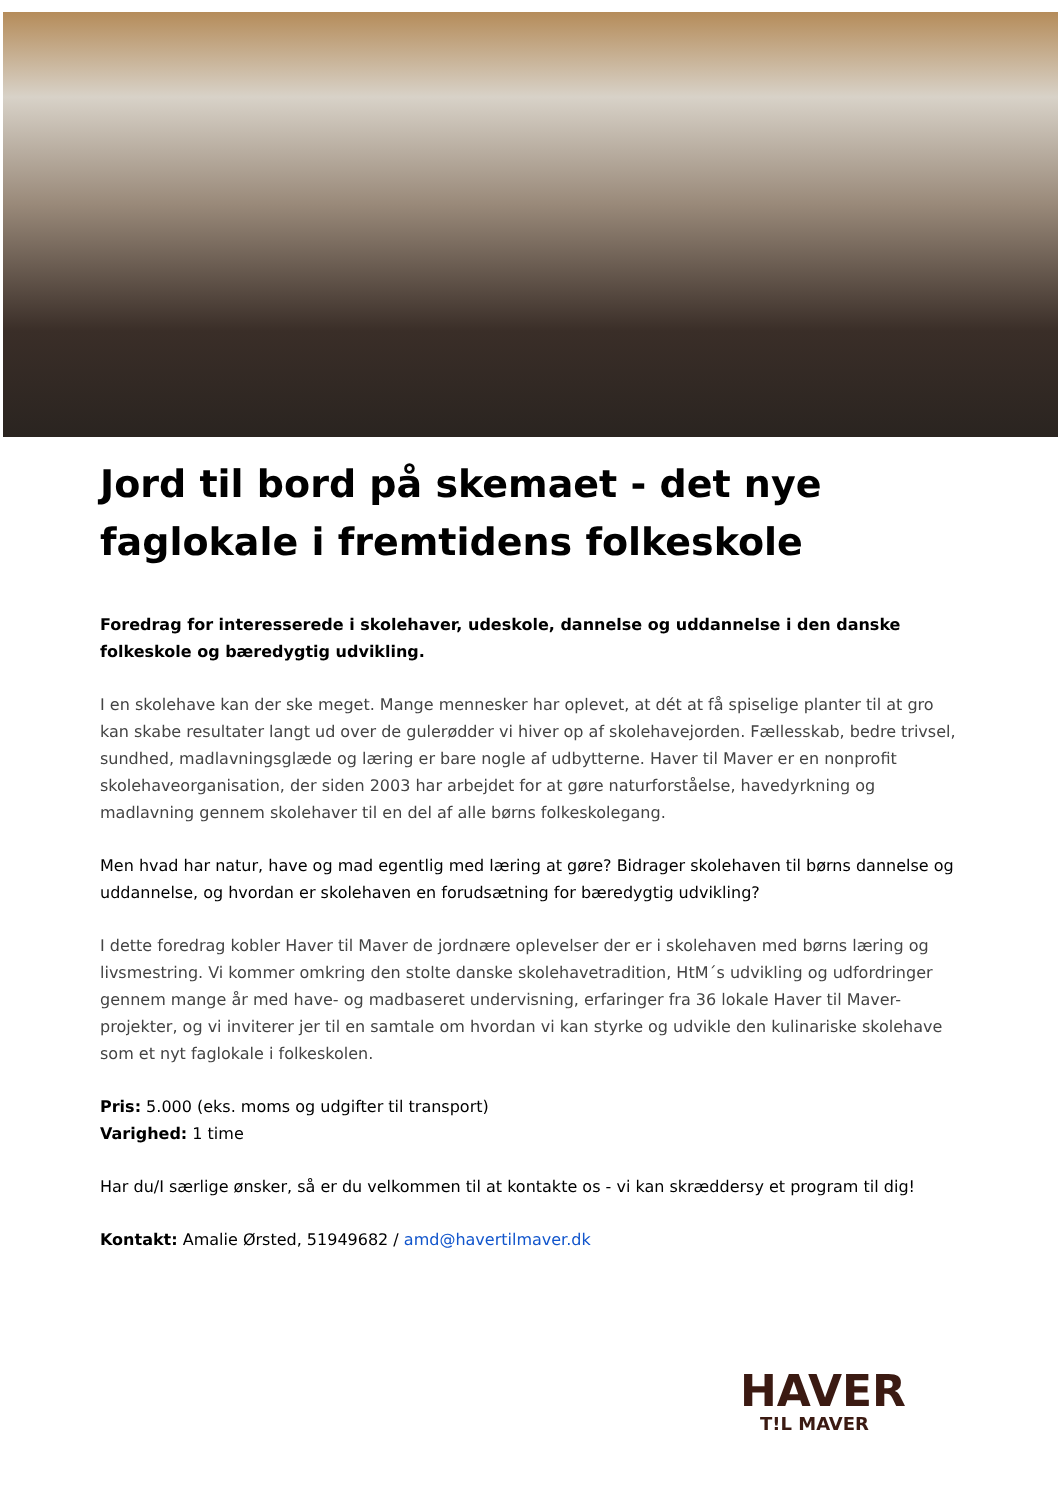Jord til bord på skemaet - det nye faglokale i fremtidens folkeskole
Foredrag for interesserede i skolehaver, udeskole, dannelse og uddannelse i den danske folkeskole og bæredygtig udvikling.
I en skolehave kan der ske meget. Mange mennesker har oplevet, at dét at få spiselige planter til at gro kan skabe resultater langt ud over de gulerødder vi hiver op af skolehavejorden. Fællesskab, bedre trivsel, sundhed, madlavningsglæde og læring er bare nogle af udbytterne. Haver til Maver er en nonprofit skolehaveorganisation, der siden 2003 har arbejdet for at gøre naturforståelse, havedyrkning og madlavning gennem skolehaver til en del af alle børns folkeskolegang.
Men hvad har natur, have og mad egentlig med læring at gøre? Bidrager skolehaven til børns dannelse og uddannelse, og hvordan er skolehaven en forudsætning for bæredygtig udvikling?
I dette foredrag kobler Haver til Maver de jordnære oplevelser der er i skolehaven med børns læring og livsmestring. Vi kommer omkring den stolte danske skolehavetradition, HtM´s udvikling og udfordringer gennem mange år med have- og madbaseret undervisning, erfaringer fra 36 lokale Haver til Maver-projekter, og vi inviterer jer til en samtale om hvordan vi kan styrke og udvikle den kulinariske skolehave som et nyt faglokale i folkeskolen.
Pris: 5.000 (eks. moms og udgifter til transport)
Varighed: 1 time
Har du/I særlige ønsker, så er du velkommen til at kontakte os - vi kan skræddersy et program til dig!
Kontakt: Amalie Ørsted, 51949682 / amd@havertilmaver.dk
HAVER
T!L MAVER